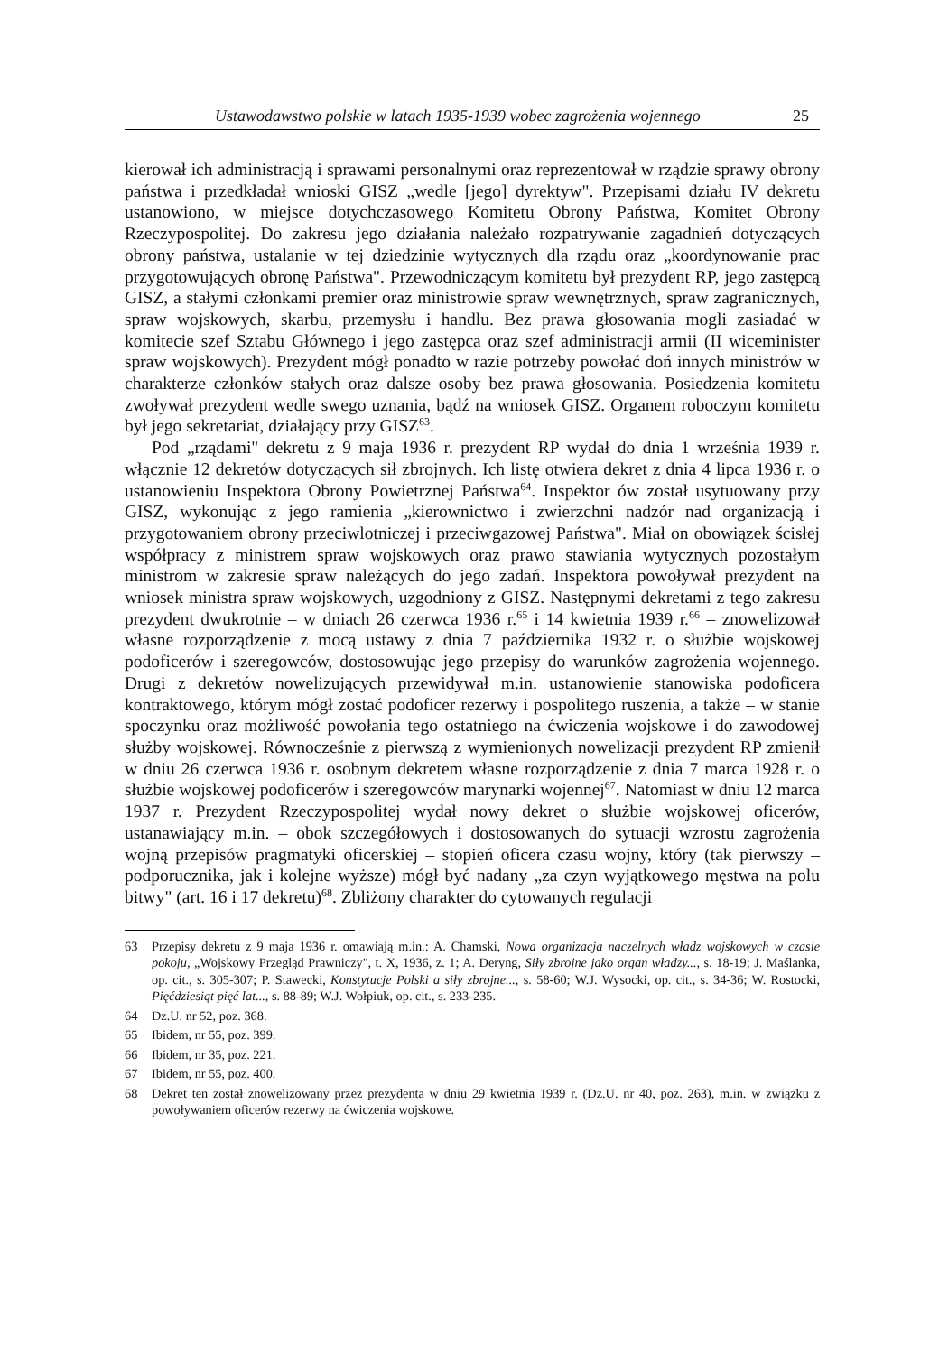Ustawodawstwo polskie w latach 1935-1939 wobec zagrożenia wojennego 25
kierował ich administracją i sprawami personalnymi oraz reprezentował w rządzie sprawy obrony państwa i przedkładał wnioski GISZ „wedle [jego] dyrektyw". Przepisami działu IV dekretu ustanowiono, w miejsce dotychczasowego Komitetu Obrony Państwa, Komitet Obrony Rzeczypospolitej. Do zakresu jego działania należało rozpatrywanie zagadnień dotyczących obrony państwa, ustalanie w tej dziedzinie wytycznych dla rządu oraz „koordynowanie prac przygotowujących obronę Państwa". Przewodniczącym komitetu był prezydent RP, jego zastępcą GISZ, a stałymi członkami premier oraz ministrowie spraw wewnętrznych, spraw zagranicznych, spraw wojskowych, skarbu, przemysłu i handlu. Bez prawa głosowania mogli zasiadać w komitecie szef Sztabu Głównego i jego zastępca oraz szef administracji armii (II wiceminister spraw wojskowych). Prezydent mógł ponadto w razie potrzeby powołać doń innych ministrów w charakterze członków stałych oraz dalsze osoby bez prawa głosowania. Posiedzenia komitetu zwoływał prezydent wedle swego uznania, bądź na wniosek GISZ. Organem roboczym komitetu był jego sekretariat, działający przy GISZ<sup>63</sup>.
Pod „rządami" dekretu z 9 maja 1936 r. prezydent RP wydał do dnia 1 września 1939 r. włącznie 12 dekretów dotyczących sił zbrojnych. Ich listę otwiera dekret z dnia 4 lipca 1936 r. o ustanowieniu Inspektora Obrony Powietrznej Państwa<sup>64</sup>. Inspektor ów został usytuowany przy GISZ, wykonując z jego ramienia „kierownictwo i zwierzchni nadzór nad organizacją i przygotowaniem obrony przeciwlotniczej i przeciwgazowej Państwa". Miał on obowiązek ścisłej współpracy z ministrem spraw wojskowych oraz prawo stawiania wytycznych pozostałym ministrom w zakresie spraw należących do jego zadań. Inspektora powoływał prezydent na wniosek ministra spraw wojskowych, uzgodniony z GISZ. Następnymi dekretami z tego zakresu prezydent dwukrotnie – w dniach 26 czerwca 1936 r.<sup>65</sup> i 14 kwietnia 1939 r.<sup>66</sup> – znowelizował własne rozporządzenie z mocą ustawy z dnia 7 października 1932 r. o służbie wojskowej podoficerów i szeregowców, dostosowując jego przepisy do warunków zagrożenia wojennego. Drugi z dekretów nowelizujących przewidywał m.in. ustanowienie stanowiska podoficera kontraktowego, którym mógł zostać podoficer rezerwy i pospolitego ruszenia, a także – w stanie spoczynku oraz możliwość powołania tego ostatniego na ćwiczenia wojskowe i do zawodowej służby wojskowej. Równocześnie z pierwszą z wymienionych nowelizacji prezydent RP zmienił w dniu 26 czerwca 1936 r. osobnym dekretem własne rozporządzenie z dnia 7 marca 1928 r. o służbie wojskowej podoficerów i szeregowców marynarki wojennej<sup>67</sup>. Natomiast w dniu 12 marca 1937 r. Prezydent Rzeczypospolitej wydał nowy dekret o służbie wojskowej oficerów, ustanawiający m.in. – obok szczegółowych i dostosowanych do sytuacji wzrostu zagrożenia wojną przepisów pragmatyki oficerskiej – stopień oficera czasu wojny, który (tak pierwszy – podporucznika, jak i kolejne wyższe) mógł być nadany „za czyn wyjątkowego męstwa na polu bitwy" (art. 16 i 17 dekretu)<sup>68</sup>. Zbliżony charakter do cytowanych regulacji
63 Przepisy dekretu z 9 maja 1936 r. omawiają m.in.: A. Chamski, Nowa organizacja naczelnych władz wojskowych w czasie pokoju, „Wojskowy Przegląd Prawniczy", t. X, 1936, z. 1; A. Deryng, Siły zbrojne jako organ władzy..., s. 18-19; J. Maślanka, op. cit., s. 305-307; P. Stawecki, Konstytucje Polski a siły zbrojne..., s. 58-60; W.J. Wysocki, op. cit., s. 34-36; W. Rostocki, Pięćdziesiąt pięć lat..., s. 88-89; W.J. Wołpiuk, op. cit., s. 233-235.
64 Dz.U. nr 52, poz. 368.
65 Ibidem, nr 55, poz. 399.
66 Ibidem, nr 35, poz. 221.
67 Ibidem, nr 55, poz. 400.
68 Dekret ten został znowelizowany przez prezydenta w dniu 29 kwietnia 1939 r. (Dz.U. nr 40, poz. 263), m.in. w związku z powoływaniem oficerów rezerwy na ćwiczenia wojskowe.